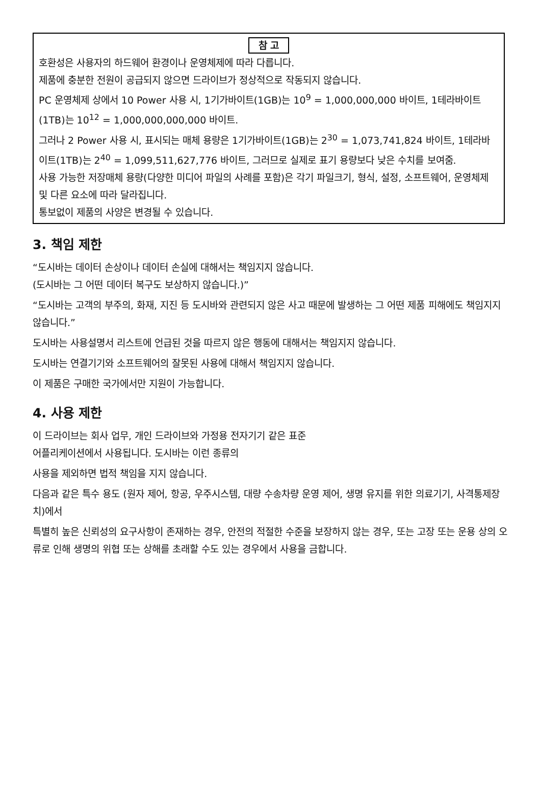참 고
호환성은 사용자의 하드웨어 환경이나 운영체제에 따라 다릅니다.
제품에 충분한 전원이 공급되지 않으면 드라이브가 정상적으로 작동되지 않습니다.
PC 운영체제 상에서 10 Power 사용 시, 1기가바이트(1GB)는 10<sup>9</sup> = 1,000,000,000 바이트, 1테라바이트(1TB)는 10<sup>12</sup> = 1,000,000,000,000 바이트.
그러나 2 Power 사용 시, 표시되는 매체 용량은 1기가바이트(1GB)는 2<sup>30</sup> = 1,073,741,824 바이트, 1테라바이트(1TB)는 2<sup>40</sup> = 1,099,511,627,776 바이트, 그러므로 실제로 표기 용량보다 낮은 수치를 보여줌.
사용 가능한 저장매체 용량(다양한 미디어 파일의 사례를 포함)은 각기 파일크기, 형식, 설정, 소프트웨어, 운영체제 및 다른 요소에 따라 달라집니다.
통보없이 제품의 사양은 변경될 수 있습니다.
3. 책임 제한
“도시바는 데이터 손상이나 데이터 손실에 대해서는 책임지지 않습니다.
(도시바는 그 어떤 데이터 복구도 보상하지 않습니다.)”
“도시바는 고객의 부주의, 화재, 지진 등 도시바와 관련되지 않은 사고 때문에 발생하는 그 어떤 제품 피해에도 책임지지 않습니다.”
도시바는 사용설명서 리스트에 언급된 것을 따르지 않은 행동에 대해서는 책임지지 않습니다.
도시바는 연결기기와 소프트웨어의 잘못된 사용에 대해서 책임지지 않습니다.
이 제품은 구매한 국가에서만 지원이 가능합니다.
4. 사용 제한
이 드라이브는 회사 업무, 개인 드라이브와 가정용 전자기기 같은 표준
어플리케이션에서 사용됩니다. 도시바는 이런 종류의
사용을 제외하면 법적 책임을 지지 않습니다.
다음과 같은 특수 용도 (원자 제어, 항공, 우주시스템, 대량 수송차량 운영 제어, 생명 유지를 위한 의료기기, 사격통제장치)에서
특별히 높은 신뢰성의 요구사항이 존재하는 경우, 안전의 적절한 수준을 보장하지 않는 경우, 또는 고장 또는 운용 상의 오류로 인해 생명의 위협 또는 상해를 초래할 수도 있는 경우에서 사용을 금합니다.